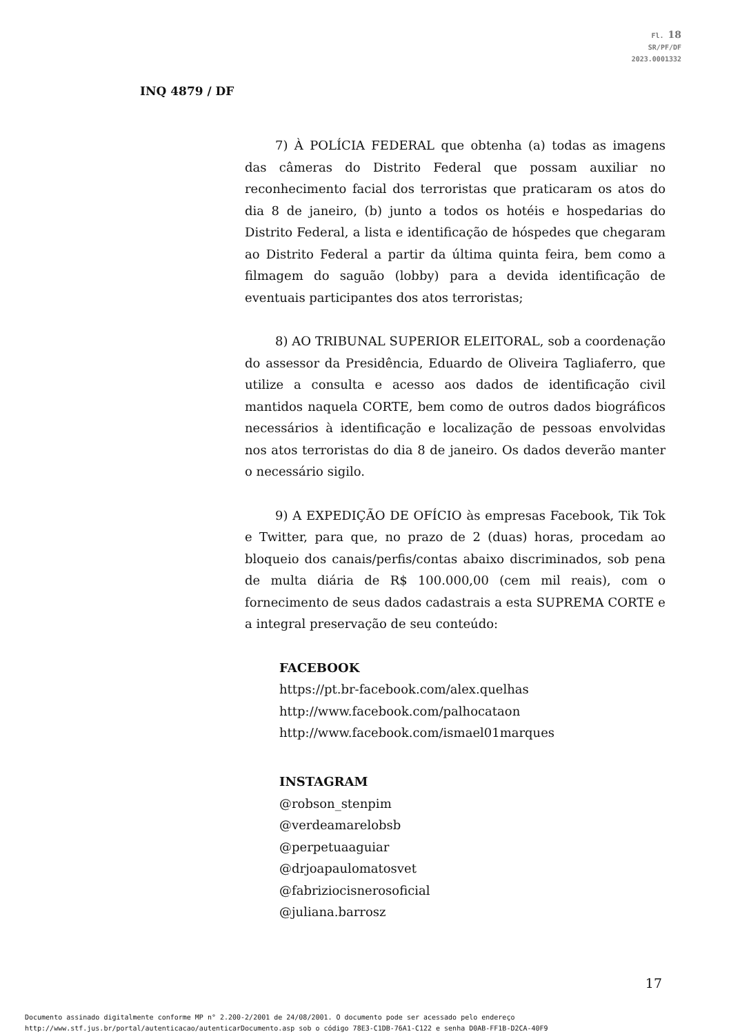Fl. 18
SR/PF/DF
2023.0001332
INQ 4879 / DF
7) À POLÍCIA FEDERAL que obtenha (a) todas as imagens das câmeras do Distrito Federal que possam auxiliar no reconhecimento facial dos terroristas que praticaram os atos do dia 8 de janeiro, (b) junto a todos os hotéis e hospedarias do Distrito Federal, a lista e identificação de hóspedes que chegaram ao Distrito Federal a partir da última quinta feira, bem como a filmagem do saguão (lobby) para a devida identificação de eventuais participantes dos atos terroristas;
8) AO TRIBUNAL SUPERIOR ELEITORAL, sob a coordenação do assessor da Presidência, Eduardo de Oliveira Tagliaferro, que utilize a consulta e acesso aos dados de identificação civil mantidos naquela CORTE, bem como de outros dados biográficos necessários à identificação e localização de pessoas envolvidas nos atos terroristas do dia 8 de janeiro. Os dados deverão manter o necessário sigilo.
9) A EXPEDIÇÃO DE OFÍCIO às empresas Facebook, Tik Tok e Twitter, para que, no prazo de 2 (duas) horas, procedam ao bloqueio dos canais/perfis/contas abaixo discriminados, sob pena de multa diária de R$ 100.000,00 (cem mil reais), com o fornecimento de seus dados cadastrais a esta SUPREMA CORTE e a integral preservação de seu conteúdo:
FACEBOOK
https://pt.br-facebook.com/alex.quelhas
http://www.facebook.com/palhocataon
http://www.facebook.com/ismael01marques
INSTAGRAM
@robson_stenpim
@verdeamarelobsb
@perpetuaaguiar
@drjoapaulomatosvet
@fabriziocisnerosoficial
@juliana.barrosz
17
Documento assinado digitalmente conforme MP n° 2.200-2/2001 de 24/08/2001. O documento pode ser acessado pelo endereço
http://www.stf.jus.br/portal/autenticacao/autenticarDocumento.asp sob o código 78E3-C1DB-76A1-C122 e senha D0AB-FF1B-D2CA-40F9